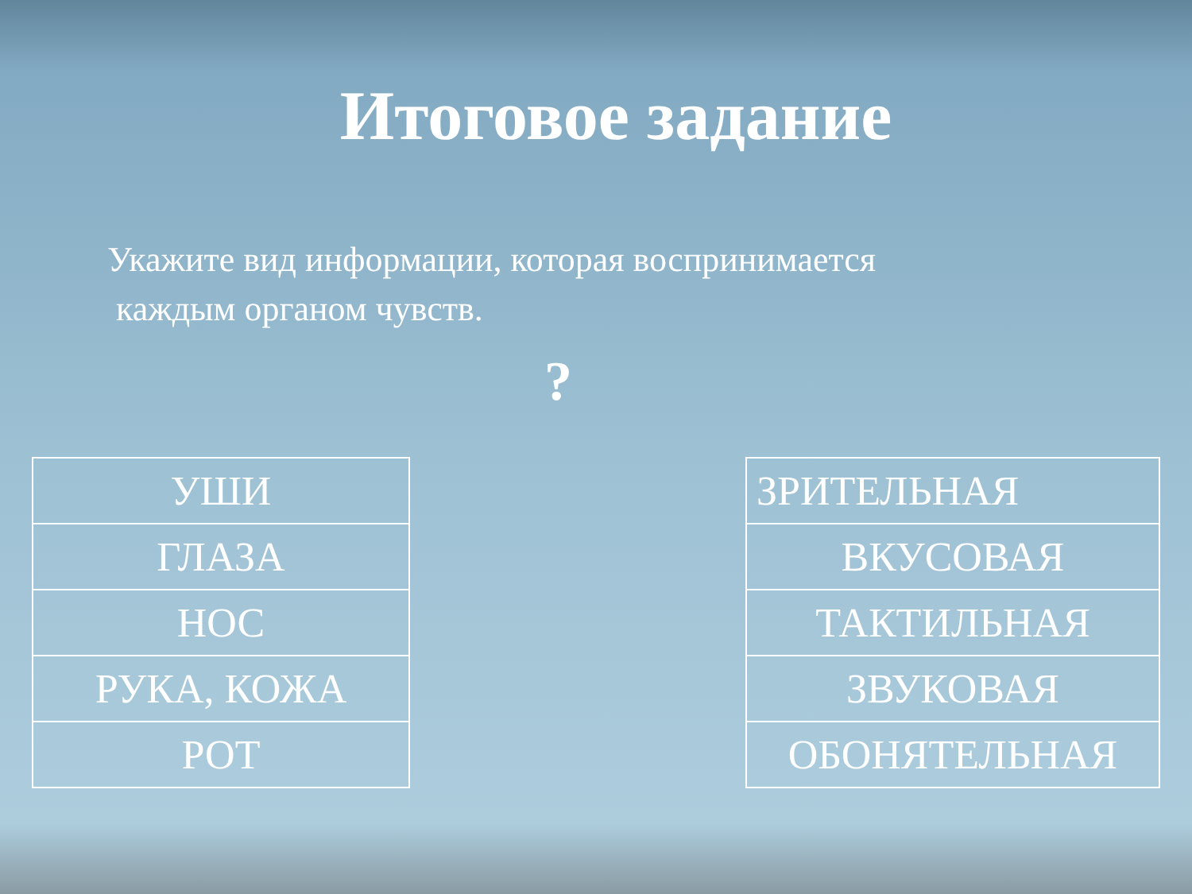Итоговое задание
Укажите вид информации, которая воспринимается
каждым органом чувств.
?
| УШИ |
| ГЛАЗА |
| НОС |
| РУКА, КОЖА |
| РОТ |
| ЗРИТЕЛЬНАЯ |
| ВКУСОВАЯ |
| ТАКТИЛЬНАЯ |
| ЗВУКОВАЯ |
| ОБОНЯТЕЛЬНАЯ |